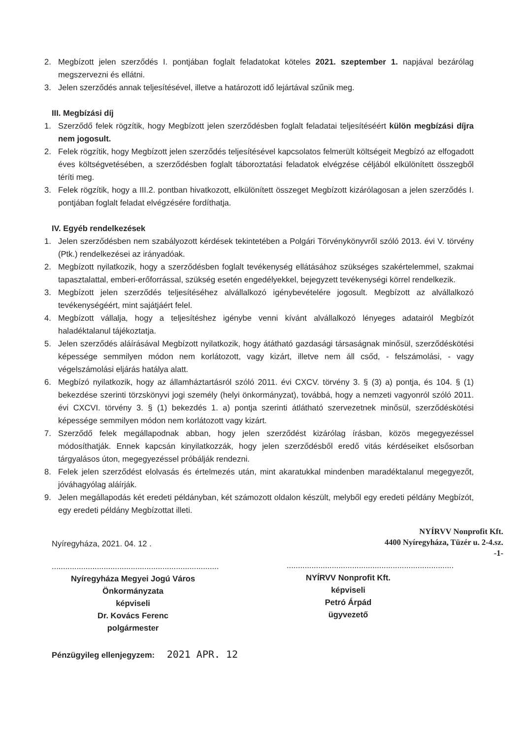2. Megbízott jelen szerződés I. pontjában foglalt feladatokat köteles 2021. szeptember 1. napjával bezárólag megszervezni és ellátni.
3. Jelen szerződés annak teljesítésével, illetve a határozott idő lejártával szűnik meg.
III. Megbízási díj
1. Szerződő felek rögzítik, hogy Megbízott jelen szerződésben foglalt feladatai teljesítéséért külön megbízási díjra nem jogosult.
2. Felek rögzítik, hogy Megbízott jelen szerződés teljesítésével kapcsolatos felmerült költségeit Megbízó az elfogadott éves költségvetésében, a szerződésben foglalt táboroztatási feladatok elvégzése céljából elkülönített összegből téríti meg.
3. Felek rögzítik, hogy a III.2. pontban hivatkozott, elkülönített összeget Megbízott kizárólagosan a jelen szerződés I. pontjában foglalt feladat elvégzésére fordíthatja.
IV. Egyéb rendelkezések
1. Jelen szerződésben nem szabályozott kérdések tekintetében a Polgári Törvénykönyvről szóló 2013. évi V. törvény (Ptk.) rendelkezései az irányadóak.
2. Megbízott nyilatkozik, hogy a szerződésben foglalt tevékenység ellátásához szükséges szakértelemmel, szakmai tapasztalattal, emberi-erőforrással, szükség esetén engedélyekkel, bejegyzett tevékenységi körrel rendelkezik.
3. Megbízott jelen szerződés teljesítéséhez alvállalkozó igénybevételére jogosult. Megbízott az alvállalkozó tevékenységéért, mint sajátjáért felel.
4. Megbízott vállalja, hogy a teljesítéshez igénybe venni kívánt alvállalkozó lényeges adatairól Megbízót haladéktalanul tájékoztatja.
5. Jelen szerződés aláírásával Megbízott nyilatkozik, hogy átátható gazdasági társaságnak minősül, szerződéskötési képessége semmilyen módon nem korlátozott, vagy kizárt, illetve nem áll csőd, - felszámolási, - vagy végelszámolási eljárás hatálya alatt.
6. Megbízó nyilatkozik, hogy az államháztartásról szóló 2011. évi CXCV. törvény 3. § (3) a) pontja, és 104. § (1) bekezdése szerinti törzskönyvi jogi személy (helyi önkormányzat), továbbá, hogy a nemzeti vagyonról szóló 2011. évi CXCVI. törvény 3. § (1) bekezdés 1. a) pontja szerinti átlátható szervezetnek minősül, szerződéskötési képessége semmilyen módon nem korlátozott vagy kizárt.
7. Szerződő felek megállapodnak abban, hogy jelen szerződést kizárólag írásban, közös megegyezéssel módosíthatják. Ennek kapcsán kinyilatkozzák, hogy jelen szerződésből eredő vitás kérdéseiket elsősorban tárgyalásos úton, megegyezéssel próbálják rendezni.
8. Felek jelen szerződést elolvasás és értelmezés után, mint akaratukkal mindenben maradéktalanul megegyezőt, jóváhagyólag aláírják.
9. Jelen megállapodás két eredeti példányban, két számozott oldalon készült, melyből egy eredeti példány Megbízót, egy eredeti példány Megbízottat illeti.
Nyíregyháza, 2021. 04. 12 .
..........................................................................
Nyíregyháza Megyei Jogú Város
Önkormányzata
képviseli
Dr. Kovács Ferenc
polgármester
NYÍRVV Nonprofit Kft.
4400 Nyíregyháza, Tüzér u. 2-4.sz.
-1-
..........................................................................
NYÍRVV Nonprofit Kft.
képviseli
Petró Árpád
ügyvezető
Pénzügyileg ellenjegyzem: 2021 APR. 12